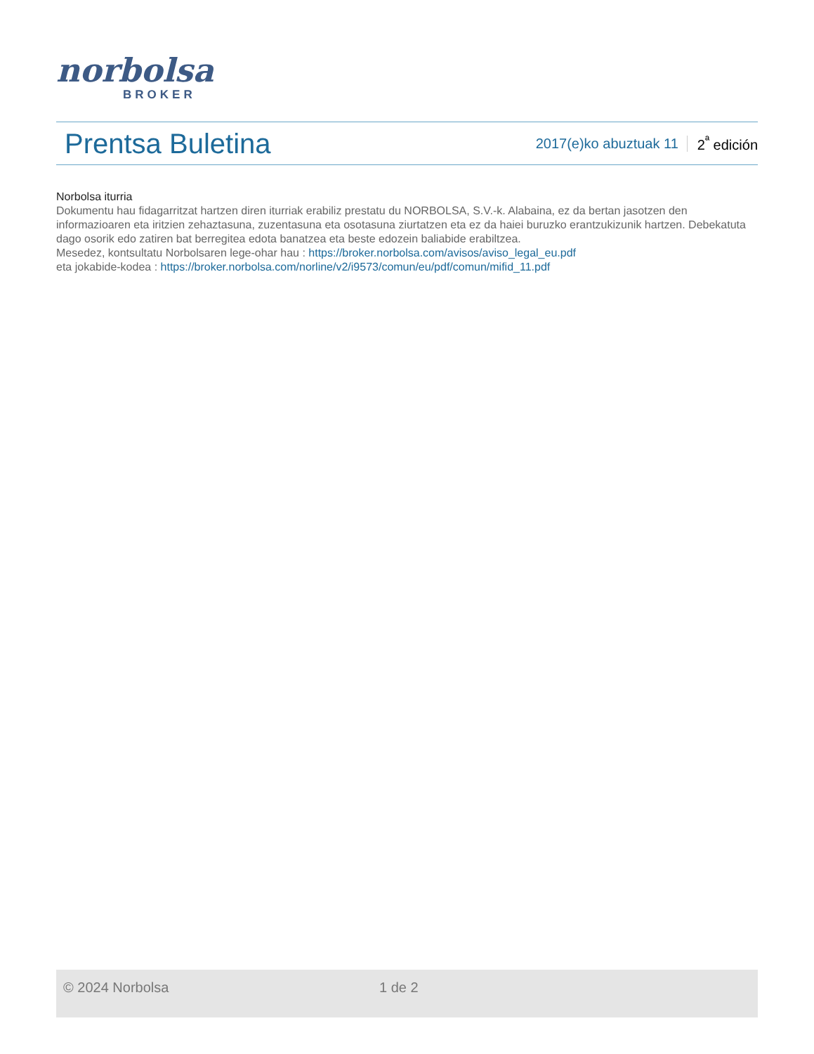norbolsa
BROKER
Prentsa Buletina
2017(e)ko abuztuak 11 2<sup>ª</sup> edición
Norbolsa iturria
Dokumentu hau fidagarritzat hartzen diren iturriak erabiliz prestatu du NORBOLSA, S.V.-k. Alabaina, ez da bertan jasotzen den informazioaren eta iritzien zehaztasuna, zuzentasuna eta osotasuna ziurtatzen eta ez da haiei buruzko erantzukizunik hartzen. Debekatuta dago osorik edo zatiren bat berregitea edota banatzea eta beste edozein baliabide erabiltzea.
Mesedez, kontsultatu Norbolsaren lege-ohar hau : https://broker.norbolsa.com/avisos/aviso_legal_eu.pdf
eta jokabide-kodea : https://broker.norbolsa.com/norline/v2/i9573/comun/eu/pdf/comun/mifid_11.pdf
© 2024 Norbolsa 1 de 2